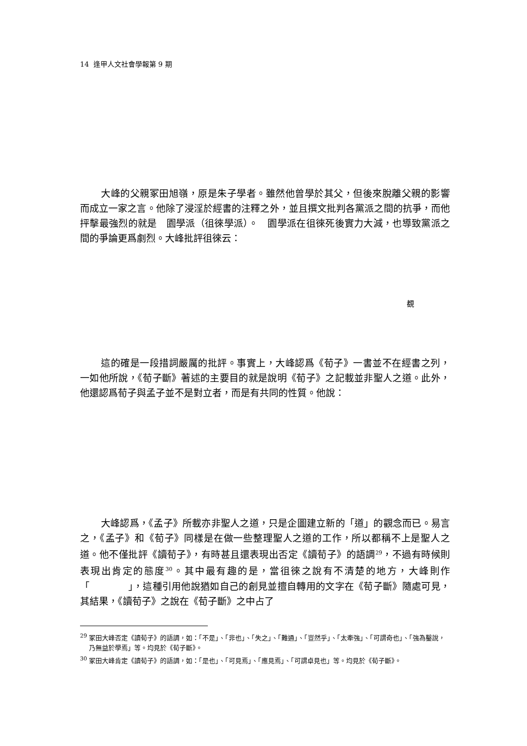14 逢甲人文社會學報第 9 期
大峰的父親冢田旭嶺，原是朱子學者。雖然他曾學於其父，但後來脫離父親的影響而成立一家之言。他除了浸淫於經書的注釋之外，並且撰文批判各黨派之間的抗爭，而他抨擊最強烈的就是　園學派（徂徠學派）。　園學派在徂徠死後實力大減，也導致黨派之間的爭論更爲劇烈。大峰批評徂徠云：
覩
這的確是一段措詞嚴厲的批評。事實上，大峰認爲《荀子》一書並不在經書之列，一如他所說，《荀子斷》著述的主要目的就是說明《荀子》之記載並非聖人之道。此外，他還認爲荀子與孟子並不是對立者，而是有共同的性質。他說：
大峰認爲，《孟子》所載亦非聖人之道，只是企圖建立新的「道」的觀念而已。易言之，《孟子》和《荀子》同樣是在做一些整理聖人之道的工作，所以都稱不上是聖人之道。他不僅批評《讀荀子》，有時甚且還表現出否定《讀荀子》的語調<sup>29</sup>，不過有時候則表現出肯定的態度<sup>30</sup>。其中最有趣的是，當徂徠之說有不清楚的地方，大峰則作「　　　　」，這種引用他說猶如自己的創見並擅自轉用的文字在《荀子斷》隨處可見，其結果，《讀荀子》之說在《荀子斷》之中占了
<sup>29</sup> 冢田大峰否定《讀荀子》的語調，如：「不是」、「非也」、「失之」、「難通」、「豈然乎」、「太牽強」、「可謂奇也」、「強為鑿說，乃無益於學焉」等。均見於《荀子斷》。
<sup>30</sup> 冢田大峰肯定《讀荀子》的語調，如：「是也」、「可見焉」、「應見焉」、「可謂卓見也」等。均見於《荀子斷》。